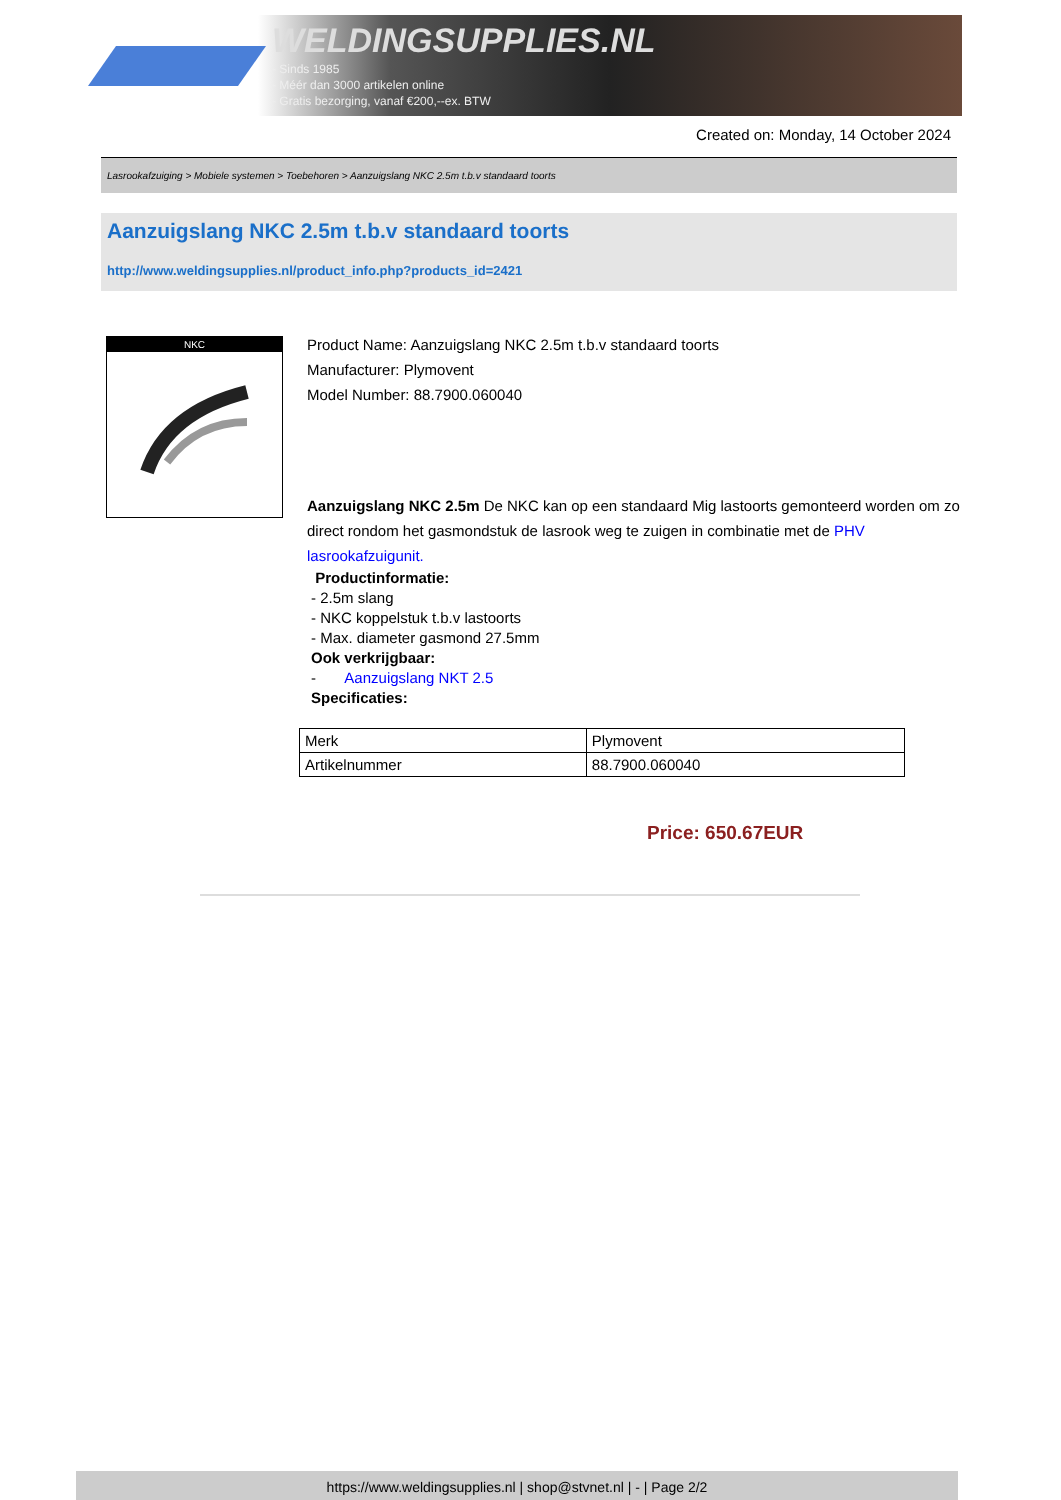WELDINGSUPPLIES.NL
- Sinds 1985
- Méér dan 3000 artikelen online
- Gratis bezorging, vanaf €200,--ex. BTW
Created on: Monday, 14 October 2024
Lasrookafzuiging > Mobiele systemen > Toebehoren > Aanzuigslang NKC 2.5m t.b.v standaard toorts
Aanzuigslang NKC 2.5m t.b.v standaard toorts
http://www.weldingsupplies.nl/product_info.php?products_id=2421
NKC
Product Name: Aanzuigslang NKC 2.5m t.b.v standaard toorts
Manufacturer: Plymovent
Model Number: 88.7900.060040
Aanzuigslang NKC 2.5m De NKC kan op een standaard Mig lastoorts gemonteerd worden om zo direct rondom het gasmondstuk de lasrook weg te zuigen in combinatie met de PHV lasrookafzuigunit.
Productinformatie:
- 2.5m slang
- NKC koppelstuk t.b.v lastoorts
- Max. diameter gasmond 27.5mm
Ook verkrijgbaar:
- Aanzuigslang NKT 2.5
Specificaties:
| Merk | Plymovent |
| Artikelnummer | 88.7900.060040 |
Price: 650.67EUR
https://www.weldingsupplies.nl | shop@stvnet.nl | - | Page 2/2